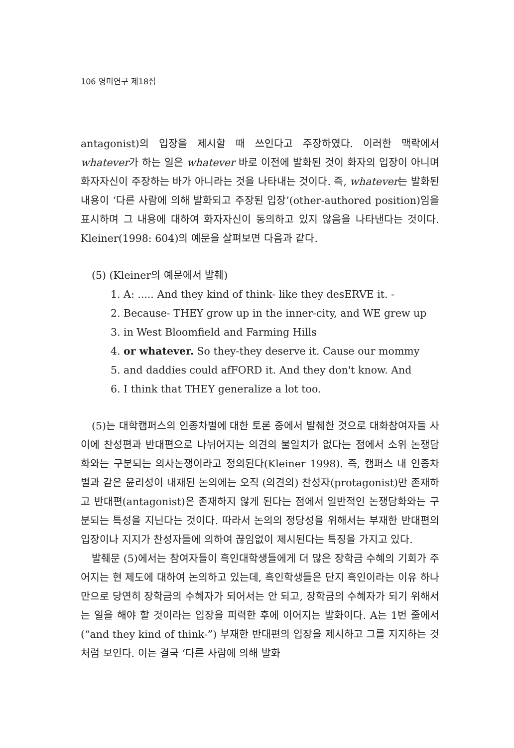106 영미연구 제18집
antagonist)의 입장을 제시할 때 쓰인다고 주장하였다. 이러한 맥락에서 whatever가 하는 일은 whatever 바로 이전에 발화된 것이 화자의 입장이 아니며 화자자신이 주장하는 바가 아니라는 것을 나타내는 것이다. 즉, whatever는 발화된 내용이 ‘다른 사람에 의해 발화되고 주장된 입장’(other-authored position)임을 표시하며 그 내용에 대하여 화자자신이 동의하고 있지 않음을 나타낸다는 것이다. Kleiner(1998: 604)의 예문을 살펴보면 다음과 같다.
(5) (Kleiner의 예문에서 발췌)
1. A: ..... And they kind of think- like they desERVE it. -
2. Because- THEY grow up in the inner-city, and WE grew up
3. in West Bloomfield and Farming Hills
4. or whatever. So they-they deserve it. Cause our mommy
5. and daddies could afFORD it. And they don't know. And
6. I think that THEY generalize a lot too.
(5)는 대학캠퍼스의 인종차별에 대한 토론 중에서 발췌한 것으로 대화참여자들 사이에 찬성편과 반대편으로 나뉘어지는 의견의 불일치가 없다는 점에서 소위 논쟁담화와는 구분되는 의사논쟁이라고 정의된다(Kleiner 1998). 즉, 캠퍼스 내 인종차별과 같은 윤리성이 내재된 논의에는 오직 (의견의) 찬성자(protagonist)만 존재하고 반대편(antagonist)은 존재하지 않게 된다는 점에서 일반적인 논쟁담화와는 구분되는 특성을 지닌다는 것이다. 따라서 논의의 정당성을 위해서는 부재한 반대편의 입장이나 지지가 찬성자들에 의하여 끊임없이 제시된다는 특징을 가지고 있다.
발췌문 (5)에서는 참여자들이 흑인대학생들에게 더 많은 장학금 수혜의 기회가 주어지는 현 제도에 대하여 논의하고 있는데, 흑인학생들은 단지 흑인이라는 이유 하나만으로 당연히 장학금의 수혜자가 되어서는 안 되고, 장학금의 수혜자가 되기 위해서는 일을 해야 할 것이라는 입장을 피력한 후에 이어지는 발화이다. A는 1번 줄에서(“and they kind of think-”) 부재한 반대편의 입장을 제시하고 그를 지지하는 것처럼 보인다. 이는 결국 ‘다른 사람에 의해 발화